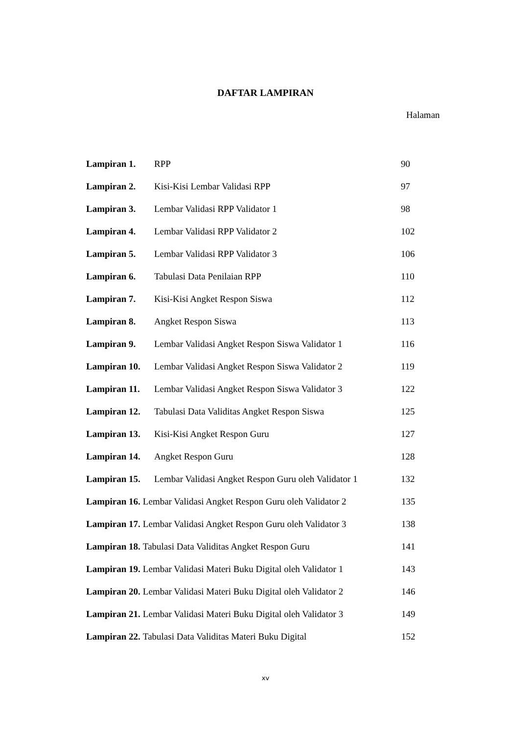DAFTAR LAMPIRAN
Halaman
Lampiran 1. RPP 90
Lampiran 2. Kisi-Kisi Lembar Validasi RPP 97
Lampiran 3. Lembar Validasi RPP Validator 1 98
Lampiran 4. Lembar Validasi RPP Validator 2 102
Lampiran 5. Lembar Validasi RPP Validator 3 106
Lampiran 6. Tabulasi Data Penilaian RPP 110
Lampiran 7. Kisi-Kisi Angket Respon Siswa 112
Lampiran 8. Angket Respon Siswa 113
Lampiran 9. Lembar Validasi Angket Respon Siswa Validator 1 116
Lampiran 10. Lembar Validasi Angket Respon Siswa Validator 2 119
Lampiran 11. Lembar Validasi Angket Respon Siswa Validator 3 122
Lampiran 12. Tabulasi Data Validitas Angket Respon Siswa 125
Lampiran 13. Kisi-Kisi Angket Respon Guru 127
Lampiran 14. Angket Respon Guru 128
Lampiran 15. Lembar Validasi Angket Respon Guru oleh Validator 1 132
Lampiran 16. Lembar Validasi Angket Respon Guru oleh Validator 2 135
Lampiran 17. Lembar Validasi Angket Respon Guru oleh Validator 3 138
Lampiran 18. Tabulasi Data Validitas Angket Respon Guru 141
Lampiran 19. Lembar Validasi Materi Buku Digital oleh Validator 1 143
Lampiran 20. Lembar Validasi Materi Buku Digital oleh Validator 2 146
Lampiran 21. Lembar Validasi Materi Buku Digital oleh Validator 3 149
Lampiran 22. Tabulasi Data Validitas Materi Buku Digital 152
xv